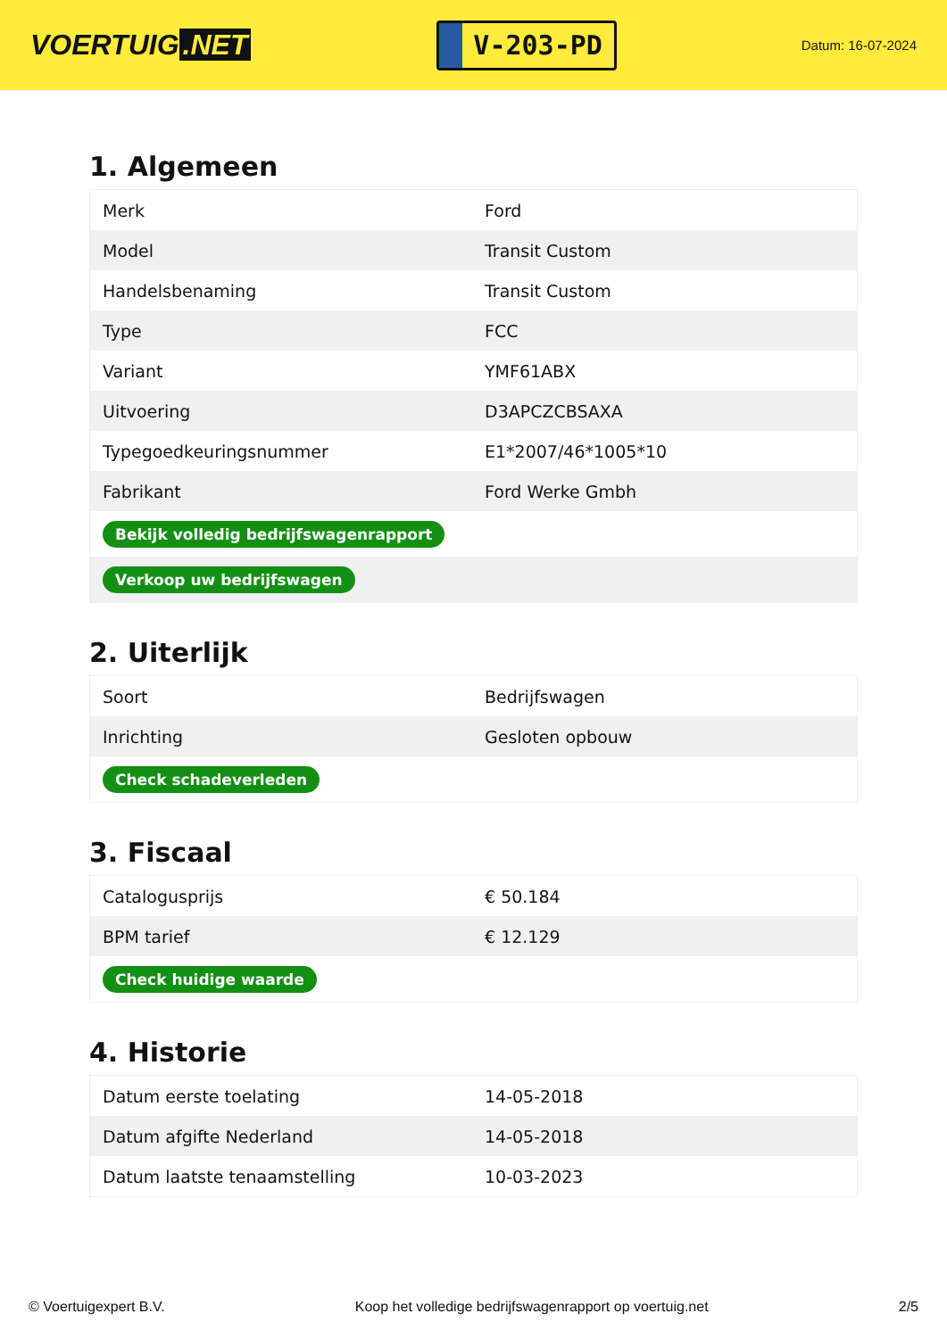VOERTUIG.NET
V-203-PD
Datum: 16-07-2024
1. Algemeen
| Merk | Ford |
| Model | Transit Custom |
| Handelsbenaming | Transit Custom |
| Type | FCC |
| Variant | YMF61ABX |
| Uitvoering | D3APCZCBSAXA |
| Typegoedkeuringsnummer | E1*2007/46*1005*10 |
| Fabrikant | Ford Werke Gmbh |
| Bekijk volledig bedrijfswagenrapport | |
| Verkoop uw bedrijfswagen | |
2. Uiterlijk
| Soort | Bedrijfswagen |
| Inrichting | Gesloten opbouw |
| Check schadeverleden | |
3. Fiscaal
| Catalogusprijs | € 50.184 |
| BPM tarief | € 12.129 |
| Check huidige waarde | |
4. Historie
| Datum eerste toelating | 14-05-2018 |
| Datum afgifte Nederland | 14-05-2018 |
| Datum laatste tenaamstelling | 10-03-2023 |
© Voertuigexpert B.V. Koop het volledige bedrijfswagenrapport op voertuig.net 2/5